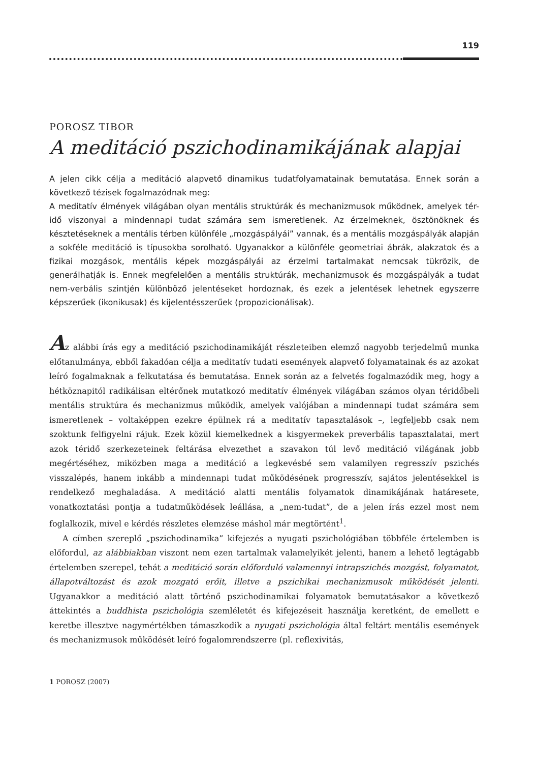119
POROSZ TIBOR
A meditáció pszichodinamikájának alapjai
A jelen cikk célja a meditáció alapvető dinamikus tudatfolyamatainak bemutatása. Ennek során a következő tézisek fogalmazódnak meg:
A meditatív élmények világában olyan mentális struktúrák és mechanizmusok működnek, amelyek tér-idő viszonyai a mindennapi tudat számára sem ismeretlenek. Az érzelmeknek, ösztönöknek és késztetéseknek a mentális térben különféle „mozgáspályái” vannak, és a mentális mozgáspályák alapján a sokféle meditáció is típusokba sorolható. Ugyanakkor a különféle geometriai ábrák, alakzatok és a fizikai mozgások, mentális képek mozgáspályái az érzelmi tartalmakat nemcsak tükrözik, de generálhatják is. Ennek megfelelően a mentális struktúrák, mechanizmusok és mozgáspályák a tudat nem-verbális szintjén különböző jelentéseket hordoznak, és ezek a jelentések lehetnek egyszerre képszerűek (ikonikusak) és kijelentésszerűek (propozicionálisak).
Az alábbi írás egy a meditáció pszichodinamikáját részleteiben elemző nagyobb terjedelmű munka előtanulmánya, ebből fakadóan célja a meditatív tudati események alapvető folyamatainak és az azokat leíró fogalmaknak a felkutatása és bemutatása. Ennek során az a felvetés fogalmazódik meg, hogy a hétköznapitól radikálisan eltérőnek mutatkozó meditatív élmények világában számos olyan téridőbeli mentális struktúra és mechanizmus működik, amelyek valójában a mindennapi tudat számára sem ismeretlenek – voltaképpen ezekre épülnek rá a meditatív tapasztalások –, legfeljebb csak nem szoktunk felfigyelni rájuk. Ezek közül kiemelkednek a kisgyermekek preverbális tapasztalatai, mert azok téridő szerkezeteinek feltárása elvezethet a szavakon túl levő meditáció világának jobb megértéséhez, miközben maga a meditáció a legkevésbé sem valamilyen regresszív pszichés visszalépés, hanem inkább a mindennapi tudat működésének progresszív, sajátos jelentésekkel is rendelkező meghaladása. A meditáció alatti mentális folyamatok dinamikájának határesete, vonatkoztatási pontja a tudatműködések leállása, a „nem-tudat”, de a jelen írás ezzel most nem foglalkozik, mivel e kérdés részletes elemzése máshol már megtörtént<sup>1</sup>.
A címben szereplő „pszichodinamika” kifejezés a nyugati pszichológiában többféle értelemben is előfordul, az alábbiakban viszont nem ezen tartalmak valamelyikét jelenti, hanem a lehető legtágabb értelemben szerepel, tehát a meditáció során előforduló valamennyi intrapszichés mozgást, folyamatot, állapotváltozást és azok mozgató erőit, illetve a pszichikai mechanizmusok működését jelenti. Ugyanakkor a meditáció alatt történő pszichodinamikai folyamatok bemutatásakor a következő áttekintés a buddhista pszichológia szemléletét és kifejezéseit használja keretként, de emellett e keretbe illesztve nagymértékben támaszkodik a nyugati pszichológia által feltárt mentális események és mechanizmusok működését leíró fogalomrendszerre (pl. reflexivitás,
1 POROSZ (2007)